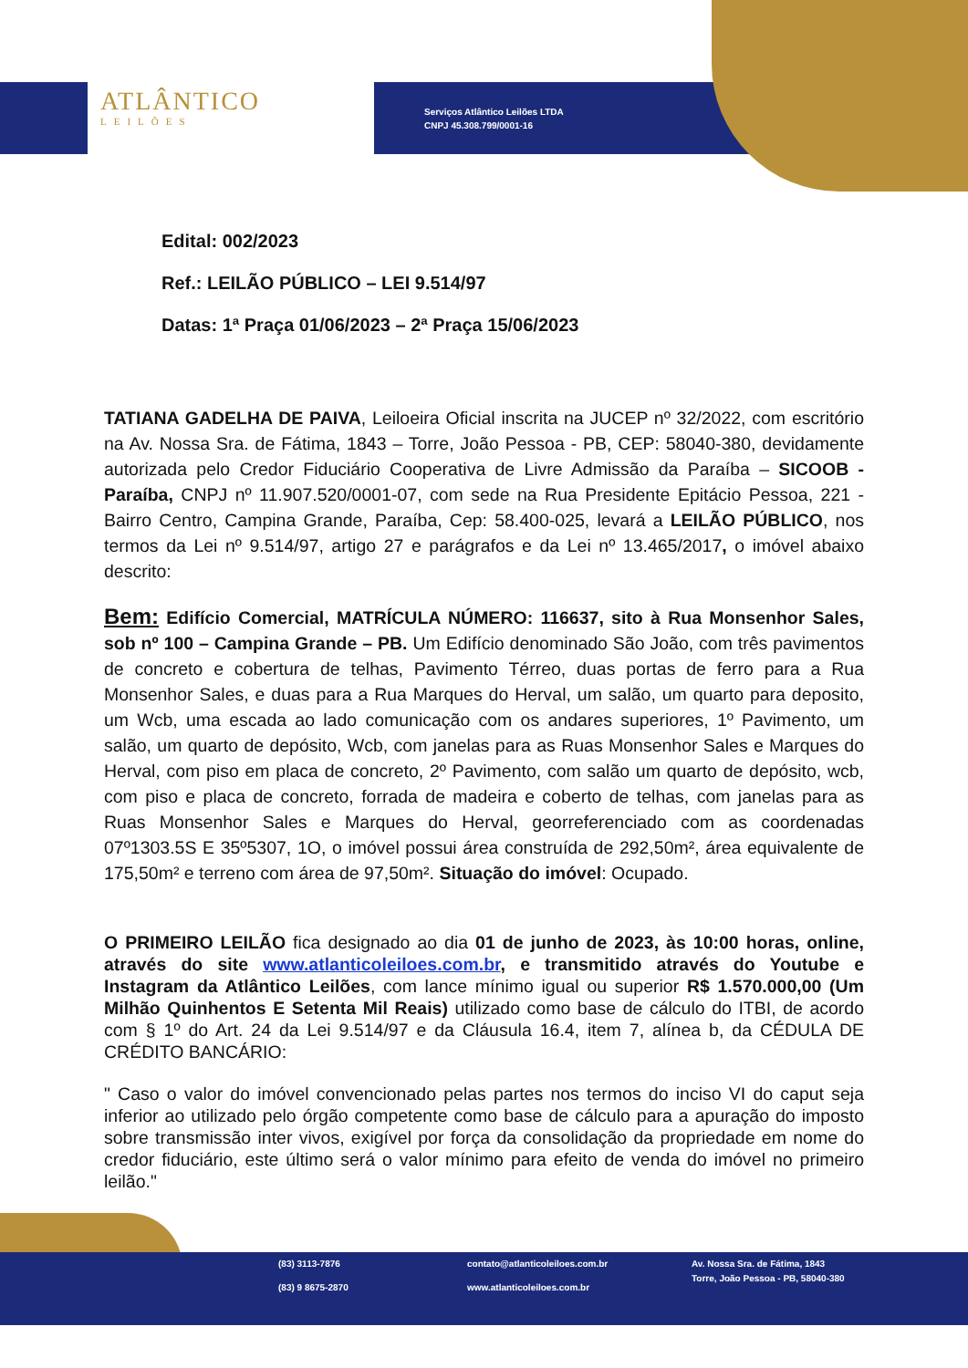ATLÂNTICO
LEILÕES
Serviços Atlântico Leilões LTDA
CNPJ 45.308.799/0001-16
Edital: 002/2023
Ref.: LEILÃO PÚBLICO – LEI 9.514/97
Datas: 1ª Praça 01/06/2023 – 2ª Praça 15/06/2023
TATIANA GADELHA DE PAIVA, Leiloeira Oficial inscrita na JUCEP nº 32/2022, com escritório na Av. Nossa Sra. de Fátima, 1843 – Torre, João Pessoa - PB, CEP: 58040-380, devidamente autorizada pelo Credor Fiduciário Cooperativa de Livre Admissão da Paraíba – SICOOB - Paraíba, CNPJ nº 11.907.520/0001-07, com sede na Rua Presidente Epitácio Pessoa, 221 - Bairro Centro, Campina Grande, Paraíba, Cep: 58.400-025, levará a LEILÃO PÚBLICO, nos termos da Lei nº 9.514/97, artigo 27 e parágrafos e da Lei nº 13.465/2017, o imóvel abaixo descrito:
Bem: Edifício Comercial, MATRÍCULA NÚMERO: 116637, sito à Rua Monsenhor Sales, sob nº 100 – Campina Grande – PB. Um Edifício denominado São João, com três pavimentos de concreto e cobertura de telhas, Pavimento Térreo, duas portas de ferro para a Rua Monsenhor Sales, e duas para a Rua Marques do Herval, um salão, um quarto para deposito, um Wcb, uma escada ao lado comunicação com os andares superiores, 1º Pavimento, um salão, um quarto de depósito, Wcb, com janelas para as Ruas Monsenhor Sales e Marques do Herval, com piso em placa de concreto, 2º Pavimento, com salão um quarto de depósito, wcb, com piso e placa de concreto, forrada de madeira e coberto de telhas, com janelas para as Ruas Monsenhor Sales e Marques do Herval, georreferenciado com as coordenadas 07º1303.5S E 35º5307, 1O, o imóvel possui área construída de 292,50m², área equivalente de 175,50m² e terreno com área de 97,50m². Situação do imóvel: Ocupado.
O PRIMEIRO LEILÃO fica designado ao dia 01 de junho de 2023, às 10:00 horas, online, através do site www.atlanticoleiloes.com.br, e transmitido através do Youtube e Instagram da Atlântico Leilões, com lance mínimo igual ou superior R$ 1.570.000,00 (Um Milhão Quinhentos E Setenta Mil Reais) utilizado como base de cálculo do ITBI, de acordo com § 1º do Art. 24 da Lei 9.514/97 e da Cláusula 16.4, item 7, alínea b, da CÉDULA DE CRÉDITO BANCÁRIO:
" Caso o valor do imóvel convencionado pelas partes nos termos do inciso VI do caput seja inferior ao utilizado pelo órgão competente como base de cálculo para a apuração do imposto sobre transmissão inter vivos, exigível por força da consolidação da propriedade em nome do credor fiduciário, este último será o valor mínimo para efeito de venda do imóvel no primeiro leilão."
(83) 3113-7876
(83) 9 8675-2870
contato@atlanticoleiloes.com.br
www.atlanticoleiloes.com.br
Av. Nossa Sra. de Fátima, 1843
Torre, João Pessoa - PB, 58040-380